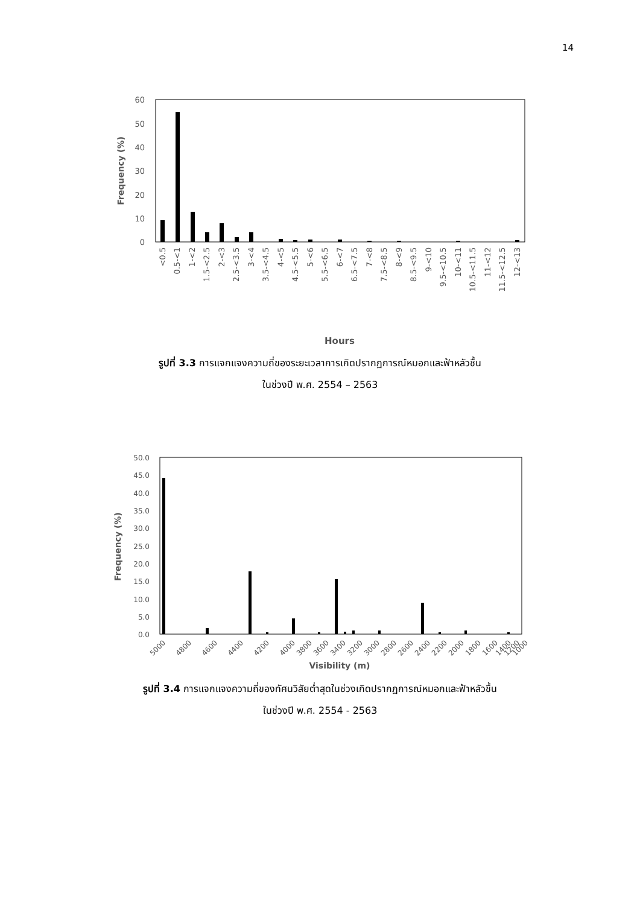14
60
50
40
30
20
10
0
Frequency (%)
<0.5
0.5-<1
1-<2
1.5-<2.5
2-<3
2.5-<3.5
3-<4
3.5-<4.5
4-<5
4.5-<5.5
5-<6
5.5-<6.5
6-<7
6.5-<7.5
7-<8
7.5-<8.5
8-<9
8.5-<9.5
9-<10
9.5-<10.5
10-<11
10.5-<11.5
11-<12
11.5-<12.5
12-<13
Hours
รูปที่ 3.3 การแจกแจงความถี่ของระยะเวลาการเกิดปรากฏการณ์หมอกและฟ้าหลัวชื้น
ในช่วงปี พ.ศ. 2554 – 2563
50.0
45.0
40.0
35.0
30.0
25.0
20.0
15.0
10.0
5.0
0.0
Frequency (%)
5000
4800
4600
4400
4200
4000
3800
3600
3400
3200
3000
2800
2600
2400
2200
2000
1800
1600
1400
1200
1000
Visibility (m)
รูปที่ 3.4 การแจกแจงความถี่ของทัศนวิสัยต่ำสุดในช่วงเกิดปรากฏการณ์หมอกและฟ้าหลัวชื้น
ในช่วงปี พ.ศ. 2554 - 2563